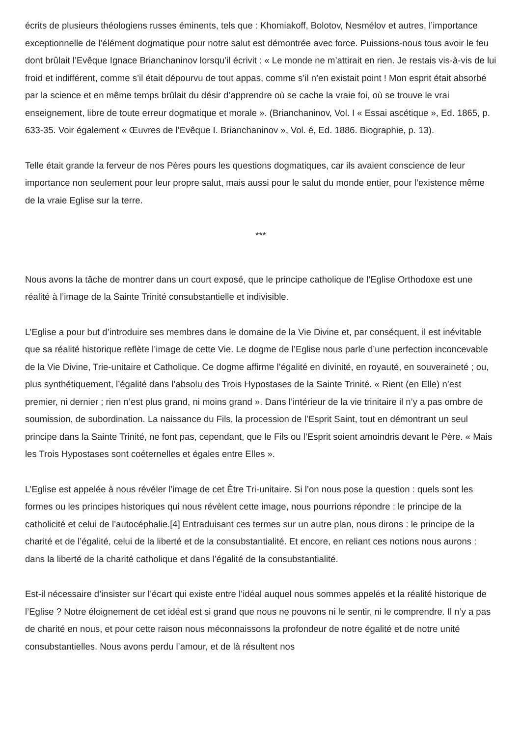écrits de plusieurs théologiens russes éminents, tels que : Khomiakoff, Bolotov, Nesmélov et autres, l’importance exceptionnelle de l’élément dogmatique pour notre salut est démontrée avec force. Puissions-nous tous avoir le feu dont brûlait l’Evêque Ignace Brianchaninov lorsqu’il écrivit : « Le monde ne m’attirait en rien. Je restais vis-à-vis de lui froid et indifférent, comme s’il était dépourvu de tout appas, comme s’il n’en existait point ! Mon esprit était absorbé par la science et en même temps brûlait du désir d’apprendre où se cache la vraie foi, où se trouve le vrai enseignement, libre de toute erreur dogmatique et morale ». (Brianchaninov, Vol. I « Essai ascétique », Ed. 1865, p. 633-35. Voir également « Œuvres de l’Evêque I. Brianchaninov », Vol. é, Ed. 1886. Biographie, p. 13).
Telle était grande la ferveur de nos Pères pours les questions dogmatiques, car ils avaient conscience de leur importance non seulement pour leur propre salut, mais aussi pour le salut du monde entier, pour l’existence même de la vraie Eglise sur la terre.
***
Nous avons la tâche de montrer dans un court exposé, que le principe catholique de l’Eglise Orthodoxe est une réalité à l’image de la Sainte Trinité consubstantielle et indivisible.
L’Eglise a pour but d’introduire ses membres dans le domaine de la Vie Divine et, par conséquent, il est inévitable que sa réalité historique reflète l’image de cette Vie. Le dogme de l’Eglise nous parle d’une perfection inconcevable de la Vie Divine, Trie-unitaire et Catholique. Ce dogme affirme l’égalité en divinité, en royauté, en souveraineté ; ou, plus synthétiquement, l’égalité dans l’absolu des Trois Hypostases de la Sainte Trinité. « Rient (en Elle) n’est premier, ni dernier ; rien n’est plus grand, ni moins grand ». Dans l’intérieur de la vie trinitaire il n’y a pas ombre de soumission, de subordination. La naissance du Fils, la procession de l’Esprit Saint, tout en démontrant un seul principe dans la Sainte Trinité, ne font pas, cependant, que le Fils ou l’Esprit soient amoindris devant le Père. « Mais les Trois Hypostases sont coéternelles et égales entre Elles ».
L’Eglise est appelée à nous révéler l’image de cet Être Tri-unitaire. Si l’on nous pose la question : quels sont les formes ou les principes historiques qui nous révèlent cette image, nous pourrions répondre : le principe de la catholicité et celui de l’autocéphalie.[4] Entraduisant ces termes sur un autre plan, nous dirons : le principe de la charité et de l’égalité, celui de la liberté et de la consubstantialité. Et encore, en reliant ces notions nous aurons : dans la liberté de la charité catholique et dans l’égalité de la consubstantialité.
Est-il nécessaire d’insister sur l’écart qui existe entre l’idéal auquel nous sommes appelés et la réalité historique de l’Eglise ? Notre éloignement de cet idéal est si grand que nous ne pouvons ni le sentir, ni le comprendre. Il n’y a pas de charité en nous, et pour cette raison nous méconnaissons la profondeur de notre égalité et de notre unité consubstantielles. Nous avons perdu l’amour, et de là résultent nos